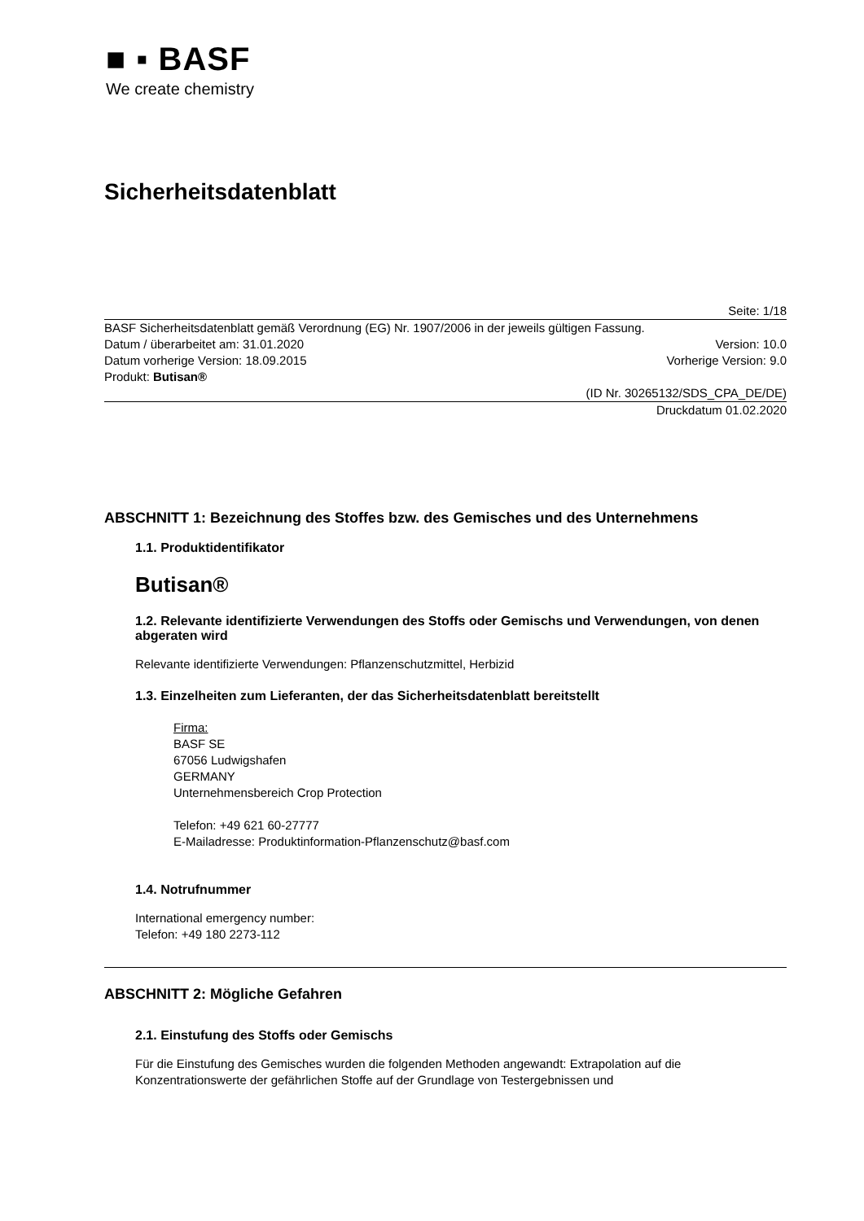■ ▪ BASF
We create chemistry
Sicherheitsdatenblatt
Seite: 1/18
BASF Sicherheitsdatenblatt gemäß Verordnung (EG) Nr. 1907/2006 in der jeweils gültigen Fassung.
Datum / überarbeitet am: 31.01.2020 Version: 10.0
Datum vorherige Version: 18.09.2015 Vorherige Version: 9.0
Produkt: Butisan®
(ID Nr. 30265132/SDS_CPA_DE/DE)
Druckdatum 01.02.2020
ABSCHNITT 1: Bezeichnung des Stoffes bzw. des Gemisches und des Unternehmens
1.1. Produktidentifikator
Butisan®
1.2. Relevante identifizierte Verwendungen des Stoffs oder Gemischs und Verwendungen, von denen abgeraten wird
Relevante identifizierte Verwendungen: Pflanzenschutzmittel, Herbizid
1.3. Einzelheiten zum Lieferanten, der das Sicherheitsdatenblatt bereitstellt
Firma:
BASF SE
67056 Ludwigshafen
GERMANY
Unternehmensbereich Crop Protection
Telefon: +49 621 60-27777
E-Mailadresse: Produktinformation-Pflanzenschutz@basf.com
1.4. Notrufnummer
International emergency number:
Telefon: +49 180 2273-112
ABSCHNITT 2: Mögliche Gefahren
2.1. Einstufung des Stoffs oder Gemischs
Für die Einstufung des Gemisches wurden die folgenden Methoden angewandt: Extrapolation auf die Konzentrationswerte der gefährlichen Stoffe auf der Grundlage von Testergebnissen und